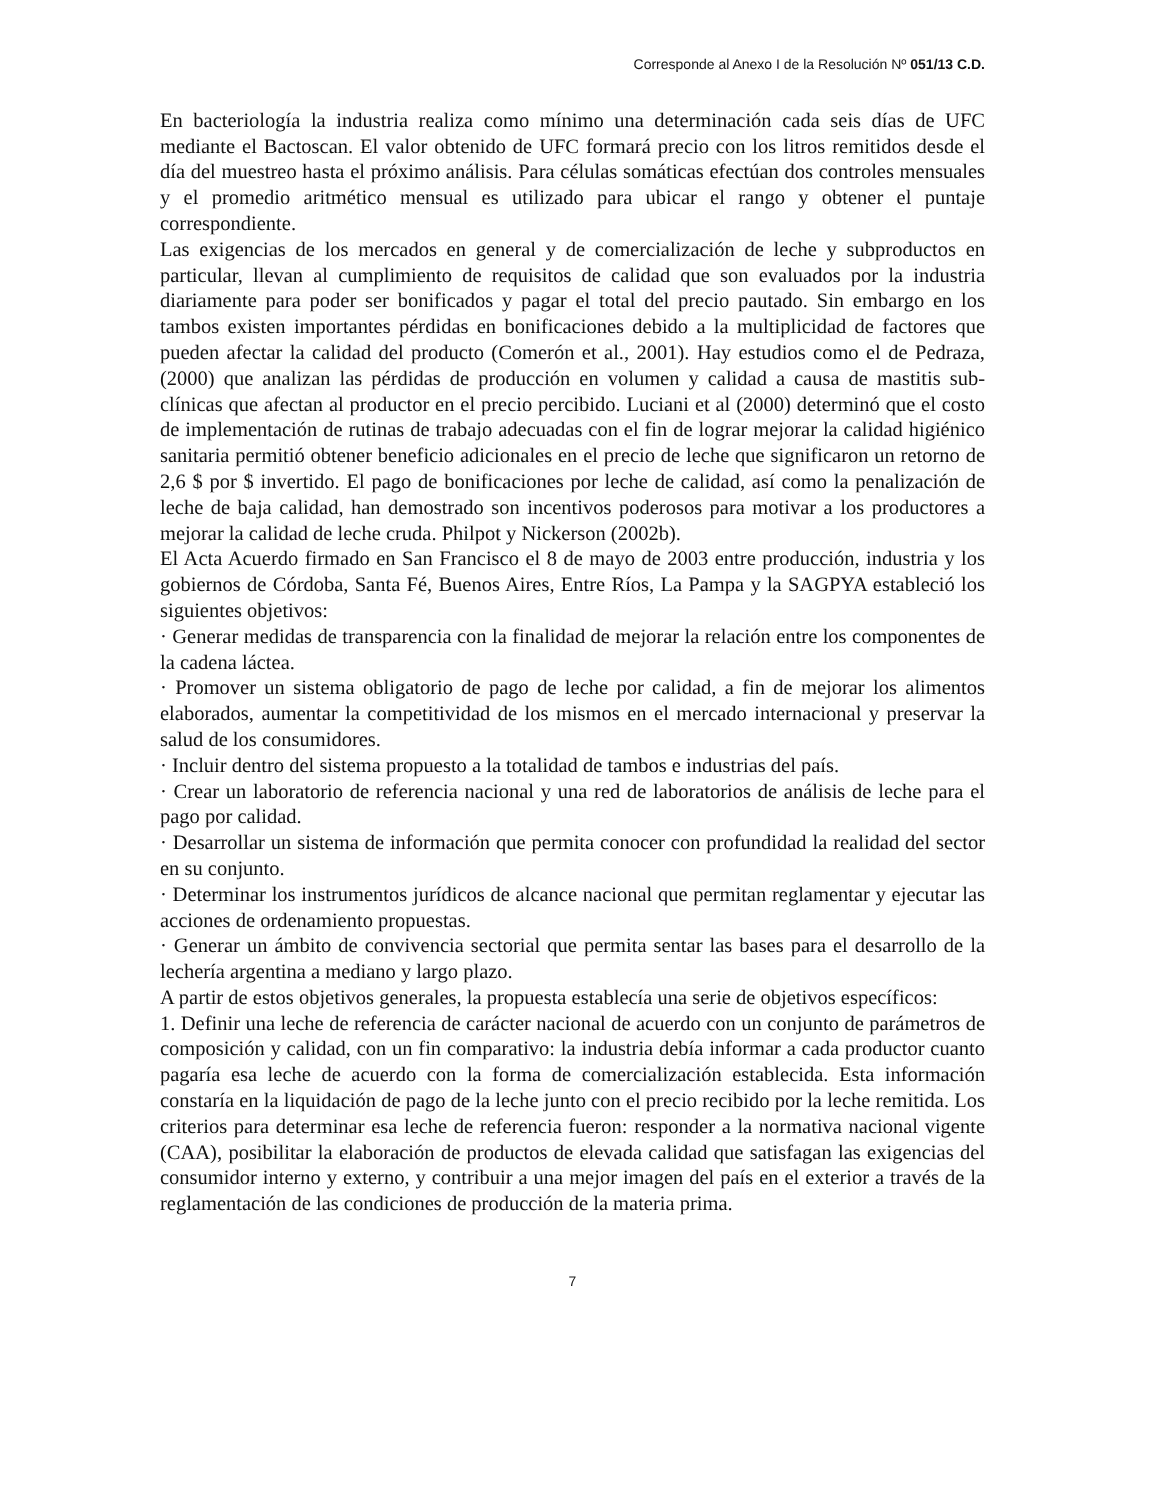Corresponde al Anexo I de la Resolución Nº 051/13 C.D.
En bacteriología la industria realiza como mínimo una determinación cada seis días de UFC mediante el Bactoscan. El valor obtenido de UFC formará precio con los litros remitidos desde el día del muestreo hasta el próximo análisis. Para células somáticas efectúan dos controles mensuales y el promedio aritmético mensual es utilizado para ubicar el rango y obtener el puntaje correspondiente.
Las exigencias de los mercados en general y de comercialización de leche y subproductos en particular, llevan al cumplimiento de requisitos de calidad que son evaluados por la industria diariamente para poder ser bonificados y pagar el total del precio pautado. Sin embargo en los tambos existen importantes pérdidas en bonificaciones debido a la multiplicidad de factores que pueden afectar la calidad del producto (Comerón et al., 2001). Hay estudios como el de Pedraza, (2000) que analizan las pérdidas de producción en volumen y calidad a causa de mastitis sub-clínicas que afectan al productor en el precio percibido. Luciani et al (2000) determinó que el costo de implementación de rutinas de trabajo adecuadas con el fin de lograr mejorar la calidad higiénico sanitaria permitió obtener beneficio adicionales en el precio de leche que significaron un retorno de 2,6 $ por $ invertido. El pago de bonificaciones por leche de calidad, así como la penalización de leche de baja calidad, han demostrado son incentivos poderosos para motivar a los productores a mejorar la calidad de leche cruda. Philpot y Nickerson (2002b).
El Acta Acuerdo firmado en San Francisco el 8 de mayo de 2003 entre producción, industria y los gobiernos de Córdoba, Santa Fé, Buenos Aires, Entre Ríos, La Pampa y la SAGPYA estableció los siguientes objetivos:
· Generar medidas de transparencia con la finalidad de mejorar la relación entre los componentes de la cadena láctea.
· Promover un sistema obligatorio de pago de leche por calidad, a fin de mejorar los alimentos elaborados, aumentar la competitividad de los mismos en el mercado internacional y preservar la salud de los consumidores.
· Incluir dentro del sistema propuesto a la totalidad de tambos e industrias del país.
· Crear un laboratorio de referencia nacional y una red de laboratorios de análisis de leche para el pago por calidad.
· Desarrollar un sistema de información que permita conocer con profundidad la realidad del sector en su conjunto.
· Determinar los instrumentos jurídicos de alcance nacional que permitan reglamentar y ejecutar las acciones de ordenamiento propuestas.
· Generar un ámbito de convivencia sectorial que permita sentar las bases para el desarrollo de la lechería argentina a mediano y largo plazo.
A partir de estos objetivos generales, la propuesta establecía una serie de objetivos específicos:
1. Definir una leche de referencia de carácter nacional de acuerdo con un conjunto de parámetros de composición y calidad, con un fin comparativo: la industria debía informar a cada productor cuanto pagaría esa leche de acuerdo con la forma de comercialización establecida. Esta información constaría en la liquidación de pago de la leche junto con el precio recibido por la leche remitida. Los criterios para determinar esa leche de referencia fueron: responder a la normativa nacional vigente (CAA), posibilitar la elaboración de productos de elevada calidad que satisfagan las exigencias del consumidor interno y externo, y contribuir a una mejor imagen del país en el exterior a través de la reglamentación de las condiciones de producción de la materia prima.
7